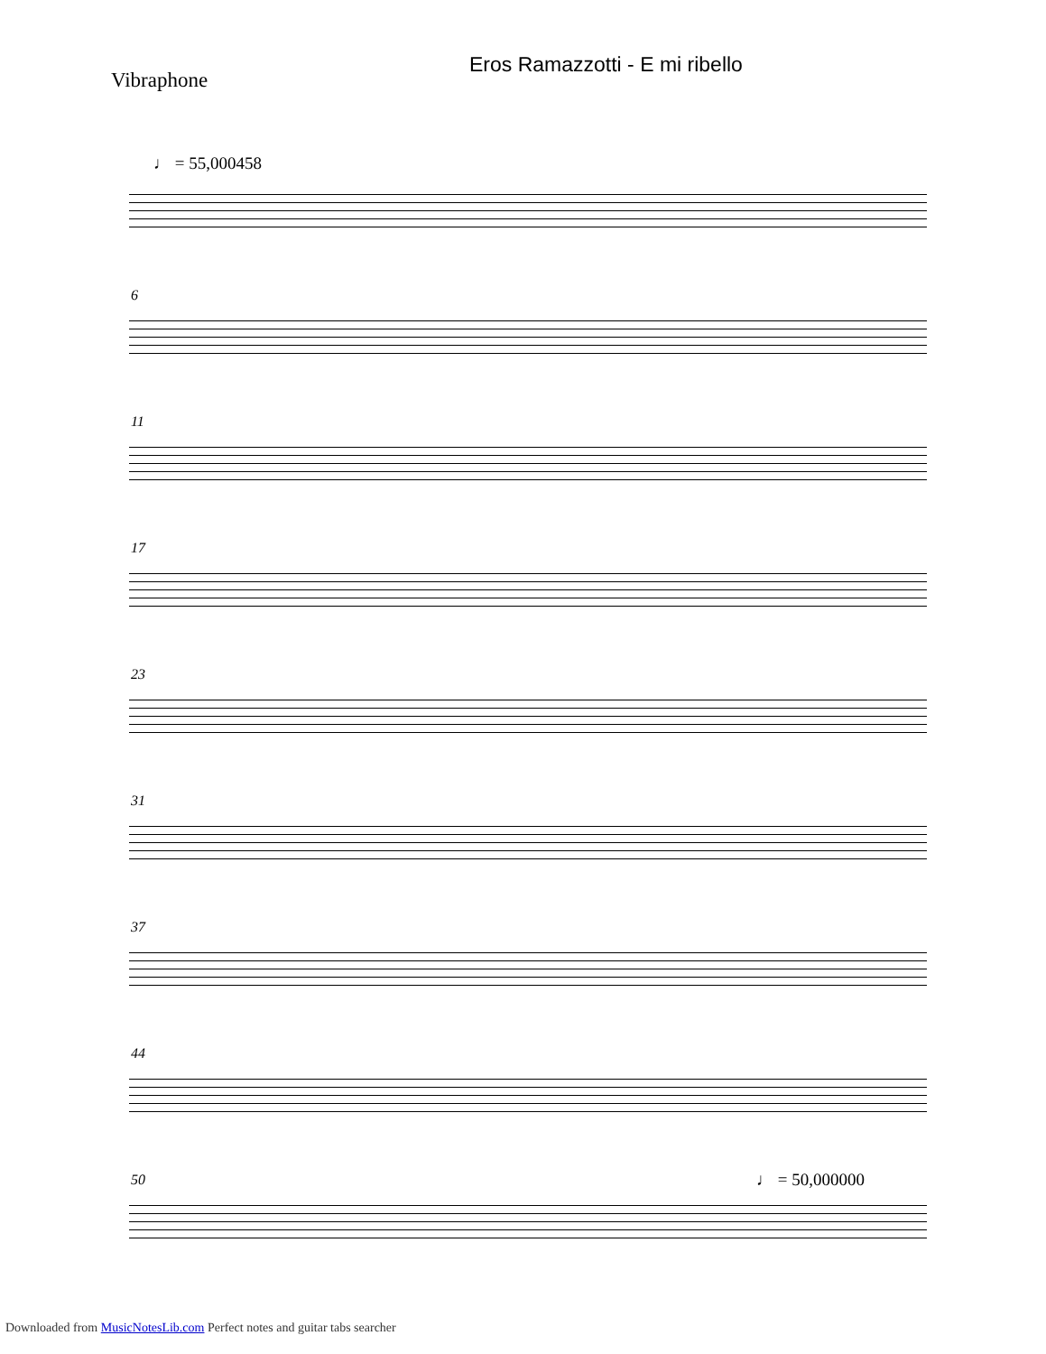Eros Ramazzotti - E mi ribello
Vibraphone
♩ = 55,000458
6
11
17
23
31
37
44
50 ♩ = 50,000000
Downloaded from MusicNotesLib.com Perfect notes and guitar tabs searcher